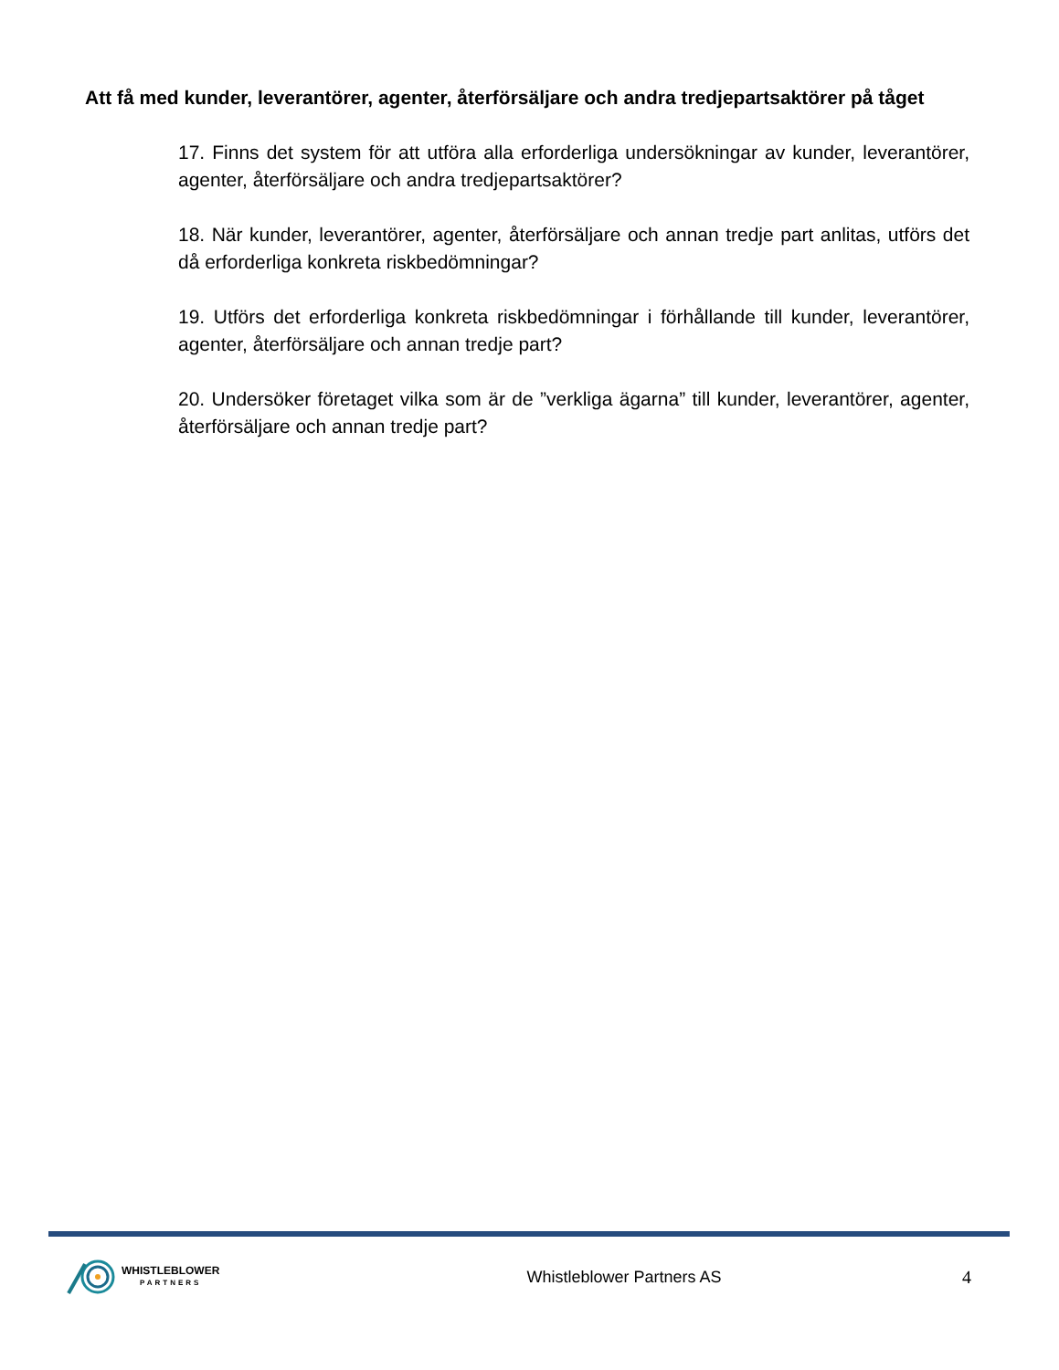Att få med kunder, leverantörer, agenter, återförsäljare och andra tredjepartsaktörer på tåget
17. Finns det system för att utföra alla erforderliga undersökningar av kunder, leverantörer, agenter, återförsäljare och andra tredjepartsaktörer?
18. När kunder, leverantörer, agenter, återförsäljare och annan tredje part anlitas, utförs det då erforderliga konkreta riskbedömningar?
19. Utförs det erforderliga konkreta riskbedömningar i förhållande till kunder, leverantörer, agenter, återförsäljare och annan tredje part?
20. Undersöker företaget vilka som är de ”verkliga ägarna” till kunder, leverantörer, agenter, återförsäljare och annan tredje part?
WHISTLEBLOWER
PARTNERS
Whistleblower Partners AS 4